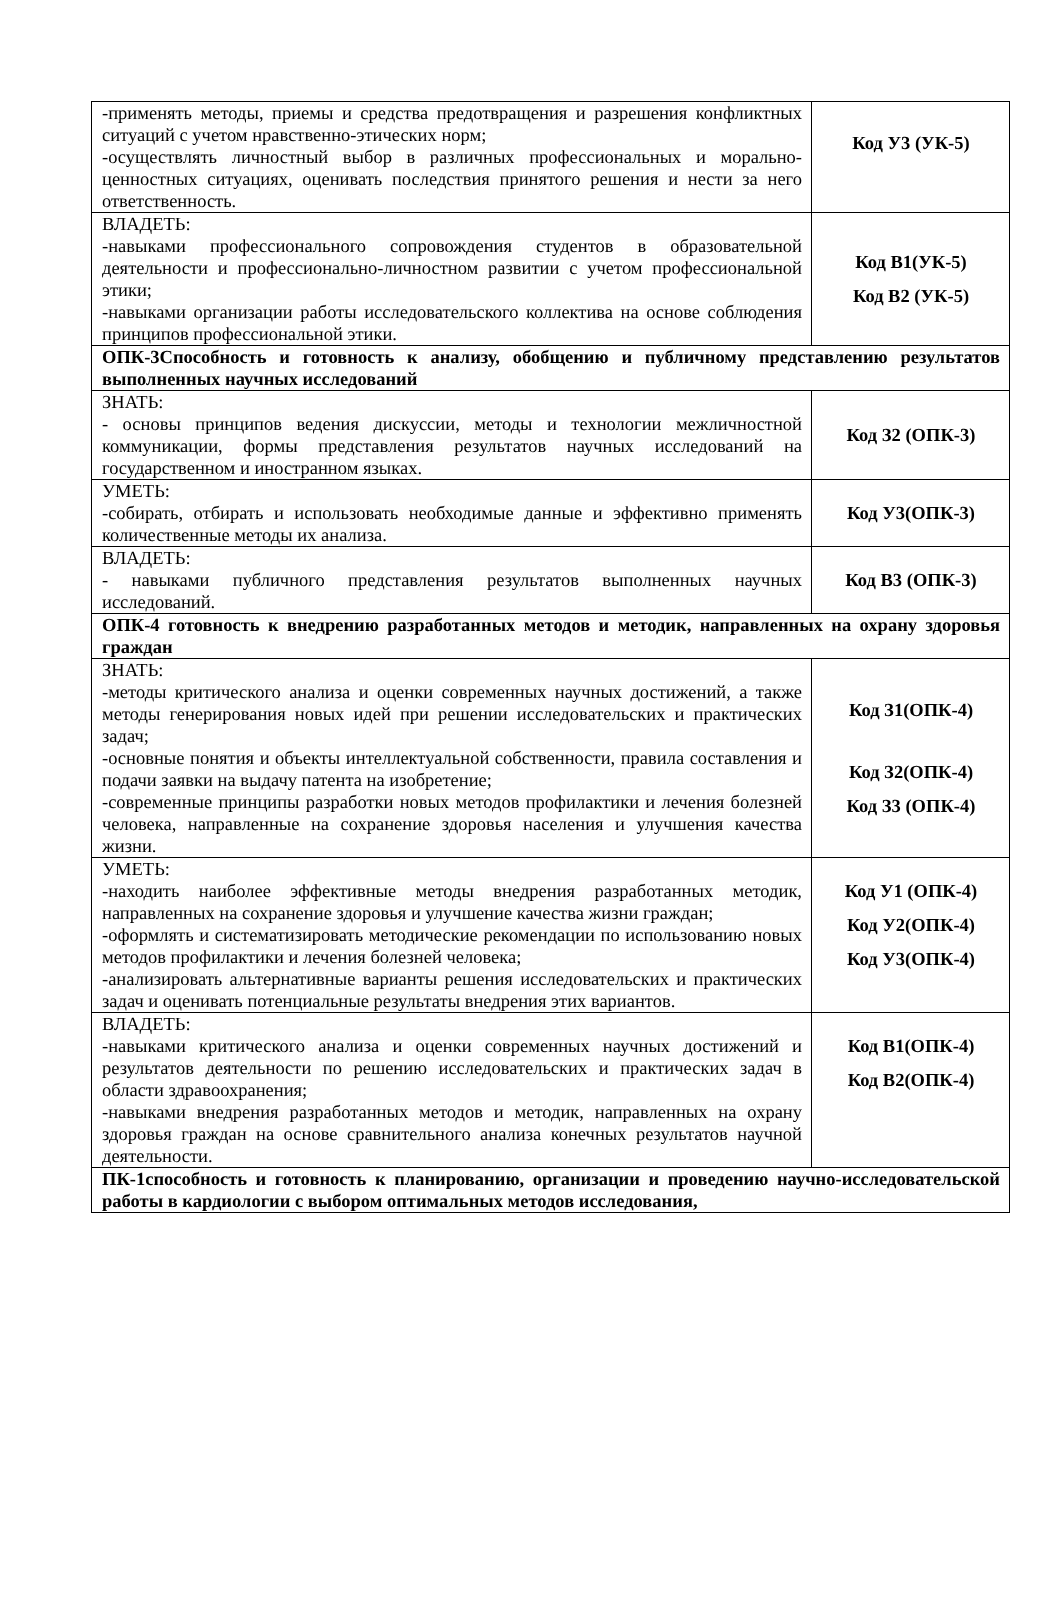| -применять методы, приемы и средства предотвращения и разрешения конфликтных ситуаций с учетом нравственно-этических норм; -осуществлять личностный выбор в различных профессиональных и морально-ценностных ситуациях, оценивать последствия принятого решения и нести за него ответственность. | Код У3 (УК-5) |
| ВЛАДЕТЬ: -навыками профессионального сопровождения студентов в образовательной деятельности и профессионально-личностном развитии с учетом профессиональной этики; -навыками организации работы исследовательского коллектива на основе соблюдения принципов профессиональной этики. | Код В1(УК-5) Код В2 (УК-5) |
| ОПК-3Способность и готовность к анализу, обобщению и публичному представлению результатов выполненных научных исследований | |
| ЗНАТЬ: - основы принципов ведения дискуссии, методы и технологии межличностной коммуникации, формы представления результатов научных исследований на государственном и иностранном языках. | Код З2 (ОПК-3) |
| УМЕТЬ: -собирать, отбирать и использовать необходимые данные и эффективно применять количественные методы их анализа. | Код У3(ОПК-3) |
| ВЛАДЕТЬ: - навыками публичного представления результатов выполненных научных исследований. | Код В3 (ОПК-3) |
| ОПК-4 готовность к внедрению разработанных методов и методик, направленных на охрану здоровья граждан | |
| ЗНАТЬ: -методы критического анализа и оценки современных научных достижений, а также методы генерирования новых идей при решении исследовательских и практических задач; -основные понятия и объекты интеллектуальной собственности, правила составления и подачи заявки на выдачу патента на изобретение; -современные принципы разработки новых методов профилактики и лечения болезней человека, направленные на сохранение здоровья населения и улучшения качества жизни. | Код З1(ОПК-4) Код З2(ОПК-4) Код З3 (ОПК-4) |
| УМЕТЬ: -находить наиболее эффективные методы внедрения разработанных методик, направленных на сохранение здоровья и улучшение качества жизни граждан; -оформлять и систематизировать методические рекомендации по использованию новых методов профилактики и лечения болезней человека; -анализировать альтернативные варианты решения исследовательских и практических задач и оценивать потенциальные результаты внедрения этих вариантов. | Код У1 (ОПК-4) Код У2(ОПК-4) Код У3(ОПК-4) |
| ВЛАДЕТЬ: -навыками критического анализа и оценки современных научных достижений и результатов деятельности по решению исследовательских и практических задач в области здравоохранения; -навыками внедрения разработанных методов и методик, направленных на охрану здоровья граждан на основе сравнительного анализа конечных результатов научной деятельности. | Код В1(ОПК-4) Код В2(ОПК-4) |
| ПК-1способность и готовность к планированию, организации и проведению научно-исследовательской работы в кардиологии с выбором оптимальных методов исследования, | |